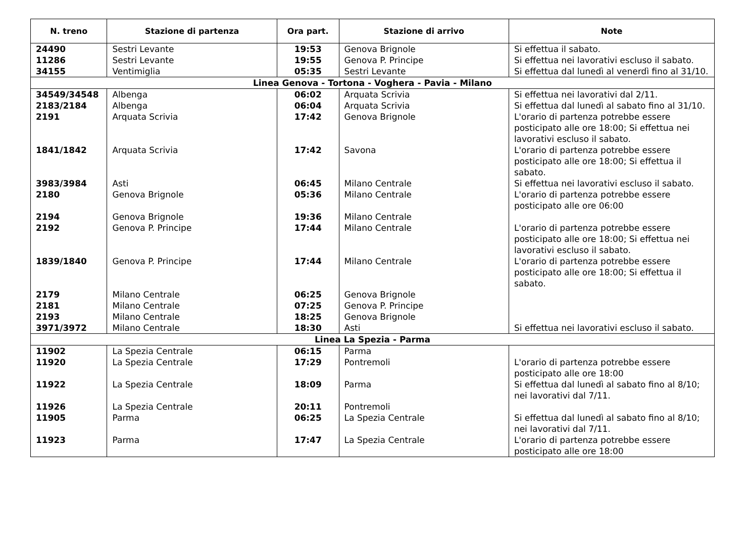| N. treno | Stazione di partenza | Ora part. | Stazione di arrivo | Note |
| --- | --- | --- | --- | --- |
| 24490 | Sestri Levante | 19:53 | Genova Brignole | Si effettua il sabato. |
| 11286 | Sestri Levante | 19:55 | Genova P. Principe | Si effettua nei lavorativi escluso il sabato. |
| 34155 | Ventimiglia | 05:35 | Sestri Levante | Si effettua dal lunedì al venerdì fino al 31/10. |
| Linea Genova - Tortona - Voghera - Pavia - Milano | | | | |
| 34549/34548 | Albenga | 06:02 | Arquata Scrivia | Si effettua nei lavorativi dal 2/11. |
| 2183/2184 | Albenga | 06:04 | Arquata Scrivia | Si effettua dal lunedì al sabato fino al 31/10. |
| 2191 | Arquata Scrivia | 17:42 | Genova Brignole | L'orario di partenza potrebbe essere posticipato alle ore 18:00; Si effettua nei lavorativi escluso il sabato. |
| 1841/1842 | Arquata Scrivia | 17:42 | Savona | L'orario di partenza potrebbe essere posticipato alle ore 18:00; Si effettua il sabato. |
| 3983/3984 | Asti | 06:45 | Milano Centrale | Si effettua nei lavorativi escluso il sabato. |
| 2180 | Genova Brignole | 05:36 | Milano Centrale | L'orario di partenza potrebbe essere posticipato alle ore 06:00 |
| 2194 | Genova Brignole | 19:36 | Milano Centrale | |
| 2192 | Genova P. Principe | 17:44 | Milano Centrale | L'orario di partenza potrebbe essere posticipato alle ore 18:00; Si effettua nei lavorativi escluso il sabato. |
| 1839/1840 | Genova P. Principe | 17:44 | Milano Centrale | L'orario di partenza potrebbe essere posticipato alle ore 18:00; Si effettua il sabato. |
| 2179 | Milano Centrale | 06:25 | Genova Brignole | |
| 2181 | Milano Centrale | 07:25 | Genova P. Principe | |
| 2193 | Milano Centrale | 18:25 | Genova Brignole | |
| 3971/3972 | Milano Centrale | 18:30 | Asti | Si effettua nei lavorativi escluso il sabato. |
| Linea La Spezia - Parma | | | | |
| 11902 | La Spezia Centrale | 06:15 | Parma | |
| 11920 | La Spezia Centrale | 17:29 | Pontremoli | L'orario di partenza potrebbe essere posticipato alle ore 18:00 |
| 11922 | La Spezia Centrale | 18:09 | Parma | Si effettua dal lunedì al sabato fino al 8/10; nei lavorativi dal 7/11. |
| 11926 | La Spezia Centrale | 20:11 | Pontremoli | |
| 11905 | Parma | 06:25 | La Spezia Centrale | Si effettua dal lunedì al sabato fino al 8/10; nei lavorativi dal 7/11. |
| 11923 | Parma | 17:47 | La Spezia Centrale | L'orario di partenza potrebbe essere posticipato alle ore 18:00 |